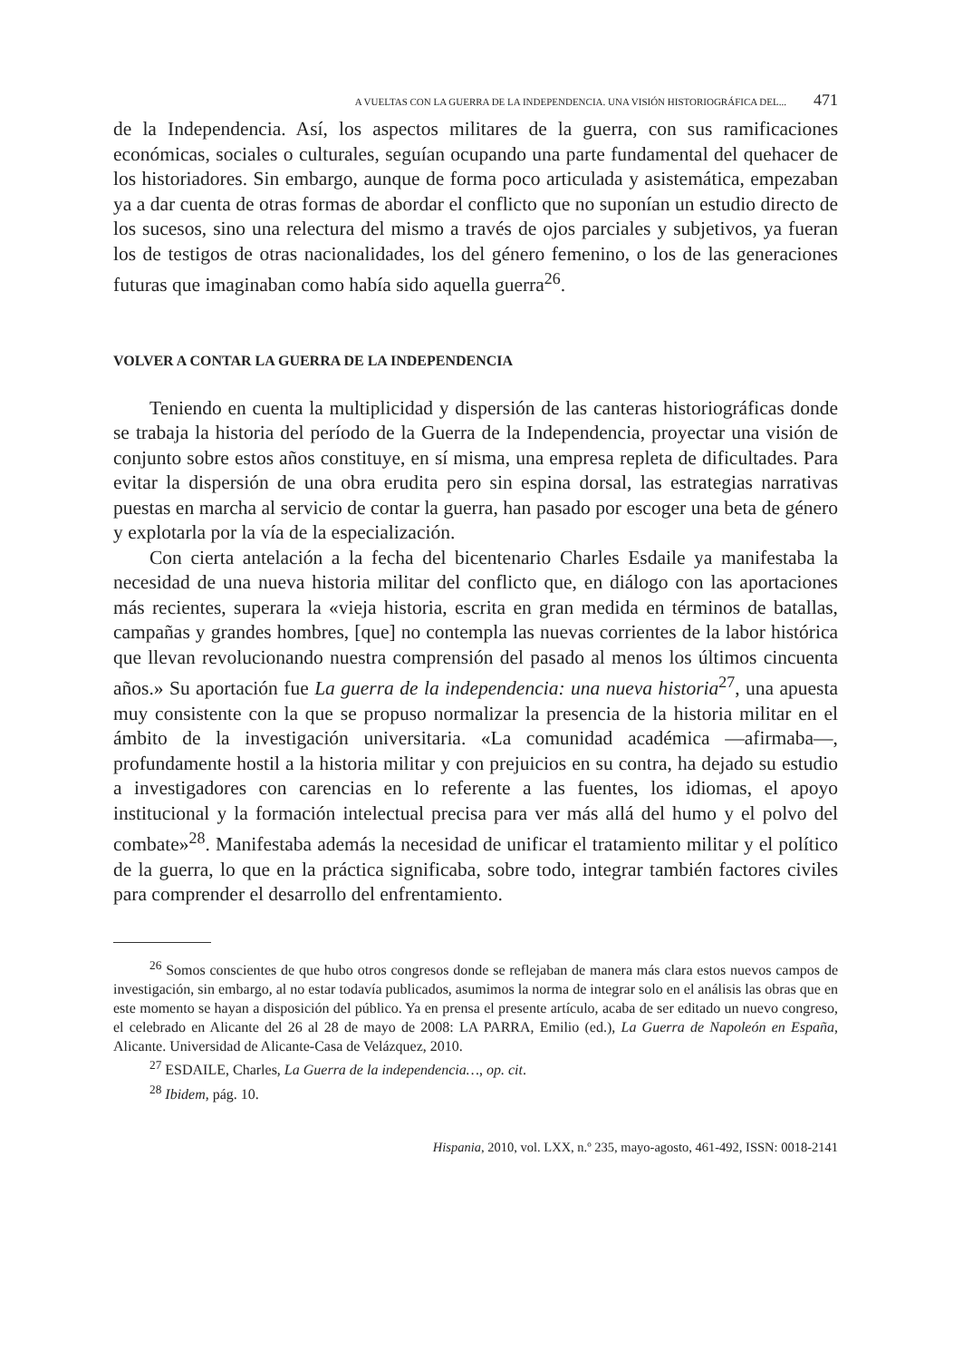A VUELTAS CON LA GUERRA DE LA INDEPENDENCIA. UNA VISIÓN HISTORIOGRÁFICA DEL... 471
de la Independencia. Así, los aspectos militares de la guerra, con sus ramificaciones económicas, sociales o culturales, seguían ocupando una parte fundamental del quehacer de los historiadores. Sin embargo, aunque de forma poco articulada y asistemática, empezaban ya a dar cuenta de otras formas de abordar el conflicto que no suponían un estudio directo de los sucesos, sino una relectura del mismo a través de ojos parciales y subjetivos, ya fueran los de testigos de otras nacionalidades, los del género femenino, o los de las generaciones futuras que imaginaban como había sido aquella guerra<sup>26</sup>.
VOLVER A CONTAR LA GUERRA DE LA INDEPENDENCIA
Teniendo en cuenta la multiplicidad y dispersión de las canteras historiográficas donde se trabaja la historia del período de la Guerra de la Independencia, proyectar una visión de conjunto sobre estos años constituye, en sí misma, una empresa repleta de dificultades. Para evitar la dispersión de una obra erudita pero sin espina dorsal, las estrategias narrativas puestas en marcha al servicio de contar la guerra, han pasado por escoger una beta de género y explotarla por la vía de la especialización.
Con cierta antelación a la fecha del bicentenario Charles Esdaile ya manifestaba la necesidad de una nueva historia militar del conflicto que, en diálogo con las aportaciones más recientes, superara la «vieja historia, escrita en gran medida en términos de batallas, campañas y grandes hombres, [que] no contempla las nuevas corrientes de la labor histórica que llevan revolucionando nuestra comprensión del pasado al menos los últimos cincuenta años.» Su aportación fue La guerra de la independencia: una nueva historia<sup>27</sup>, una apuesta muy consistente con la que se propuso normalizar la presencia de la historia militar en el ámbito de la investigación universitaria. «La comunidad académica —afirmaba—, profundamente hostil a la historia militar y con prejuicios en su contra, ha dejado su estudio a investigadores con carencias en lo referente a las fuentes, los idiomas, el apoyo institucional y la formación intelectual precisa para ver más allá del humo y el polvo del combate»<sup>28</sup>. Manifestaba además la necesidad de unificar el tratamiento militar y el político de la guerra, lo que en la práctica significaba, sobre todo, integrar también factores civiles para comprender el desarrollo del enfrentamiento.
<sup>26</sup> Somos conscientes de que hubo otros congresos donde se reflejaban de manera más clara estos nuevos campos de investigación, sin embargo, al no estar todavía publicados, asumimos la norma de integrar solo en el análisis las obras que en este momento se hayan a disposición del público. Ya en prensa el presente artículo, acaba de ser editado un nuevo congreso, el celebrado en Alicante del 26 al 28 de mayo de 2008: LA PARRA, Emilio (ed.), La Guerra de Napoleón en España, Alicante. Universidad de Alicante-Casa de Velázquez, 2010.
<sup>27</sup> ESDAILE, Charles, La Guerra de la independencia…, op. cit.
<sup>28</sup> Ibidem, pág. 10.
Hispania, 2010, vol. LXX, n.º 235, mayo-agosto, 461-492, ISSN: 0018-2141